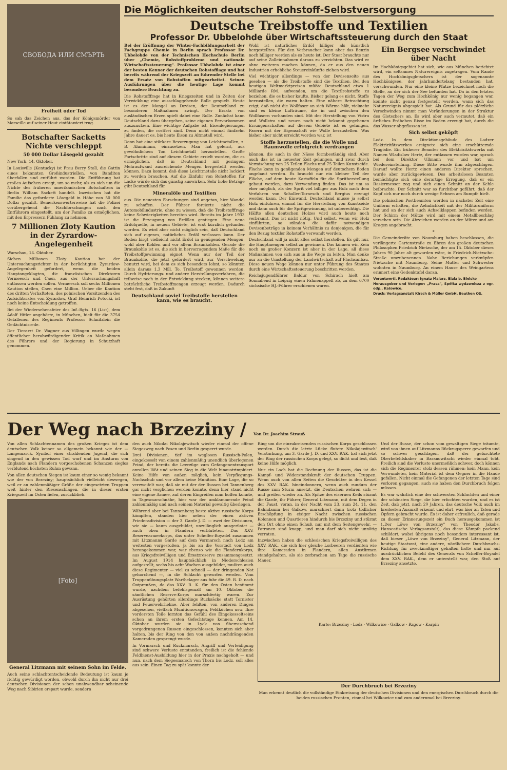СВОБОДА ИЛИ СМЪРТЬ
Freiheit oder Tod
So sah das Zeichen aus, das der Königsmörder von Marseille auf seiner Haut eintätowiert trug.
Botschafter Sacketts Nichte verschleppt
50 000 Dollar Lösegeld gezahlt
New York, 14. Oktober.
In Louisville (Kentucky) ist Frau Berry Stoll, die Gattin eines bekannten Großindustriellen, von Banditen überfallen und entführt worden. Die Entführung hat großes Aufsehen erregt, um so mehr, als es sich um die Nichte des früheren amerikanischen Botschafters in Berlin William Sackett handelt. Inzwischen hat die Familie das geforderte Lösegeld in Höhe von 50 000 Dollar gezahlt. Bemerkenswerterweise hat die Polizei vorübergehend die Nachforschungen nach den Entführern eingestellt, um der Familie zu ermöglichen, mit den Erpressern Fühlung zu nehmen.
7 Millionen Zloty Kaution in der Zyrardow-Angelegenheit
Warschau, 14. Oktober.
Sieben Millionen Zloty Kaution hat der Untersuchungsrichter in der berüchtigten Zyrardow-Angelegenheit gefordert, wenn die beiden Hauptangeklagten, die französischen Direktoren Vermeesch und Caen, aus der Untersuchungshaft entlassen werden sollen. Vermeesch soll sechs Millionen Kaution stellen, Caen eine Million. Ueber die Kaution des dritten Verhafteten, des polnischen Vorsitzenden des Aufsichtsrates von Zyrardow, Graf Heinrich Potocki, ist noch keine Entscheidung getroffen.
Bei der Wiedersehensfeier des Inf.-Rgts. 16 (List), dem Adolf Hitler angehörte, in München, hielt für die 3754 Gefallenen des Regiments Professor Schnitzlein die Gedächtnisrede.
Der Tierarzt Dr. Wagner aus Villingen wurde wegen öffentlicher herabwürdigender Kritik an Maßnahmen des Führers und der Regierung in Schutzhaft genommen.
Die Möglichkeiten deutscher Rohstoff-Selbstversorgung
Deutsche Treibstoffe und Textilien
Professor Dr. Ubbelohde über Wirtschaftssteuerung durch den Staat
Bei der Eröffnung der Winter-Fachbildungsarbeit der Fachgruppe Chemie in Berlin sprach Professor Dr. Ubbelohde von der Technischen Hochschule Berlin über „Chemie, Rohstoffprobleme und nationale Wirtschaftssteuerung". Professor Ubbelohde ist einer der besten Kenner der deutschen Rohstofflage und hat bereits während der Kriegszeit an führender Stelle bei dem Ersatz von Rohstoffen mitgearbeitet. Seinen Ausführungen über die heutige Lage kommt besondere Beachtung zu.
Die Rohstofffrage hat in Kriegszeiten und in Zeiten der Verwicklung eine ausschlaggebende Rolle gespielt. Heute ist es der Mangel an Devisen, der Deutschland zu besonderen Maßnahmen zwingt. Der Ersatz von ausländischen Erzen spielt dabei eine Rolle. Zunächst kann Deutschland dazu übergehen, seine eigenen Erzvorkommen auszunutzen. Eine wichtige Aufgabe ist, Eisenlegierungen zu finden, die rostfrei sind. Denn nicht einmal fünfzehn Jahre dauert es, bis heute Eisen zu Altmetall wird.
Dann hat eine stärkere Bevorzugung von Leichtmetallen, z. B. Aluminium, einzusetzen. Man hat gelernt, aus gewöhnlichem Ton Leichtmetall herzustellen. Große Fortschritte sind auf diesem Gebiete erzielt worden, die es ermöglichen, daß in Deutschland mit geringem Mehraufwand ausreichende Mengen hergestellt werden können. Dazu kommt, daß diese Leichtmetalle nicht lackiert zu werden brauchen. Auf die Einfuhr von Rohstoffen für Lacke würde sich das günstig auswirken. Sehr hohe Beträge gibt Deutschland für
Mineralöle und Textilien
aus. Die neuesten Forschungen sind angetan, hier Wandel zu schaffen. Der Führer forcierte nicht die Automobilindustrie, ohne zu wissen, daß die Treibstofffrage keine Schwierigkeiten bereiten wird. Bereits im Jahre 1933 ist die Erzeugung von Erdölen gestiegen. Eine neue Erdölquelle, in neuem Gebiete, ist erst kürzlich gefunden worden. Es wird aber nicht möglich sein, daß Deutschland sich auf eigenes, natürliches Erdöl verlassen kann. Der Boden birgt vielleicht nicht Erdöl in genügenden Mengen, wohl aber Kohlen und vor allem Braunkohlen. Gerade die Braunkohle ist es, die sich in hervorragendem Maße für die Treibstoffgewinnung eignet. Wenn nur der Teil der Braunkohle, die jetzt gefördert wird, zur Verschwelung benutzt wird, bei dem es sich besonders lohnt, so könnten allein daraus 1,3 Mill. To. Treibstoff gewonnen werden. Durch Hydrierungs- und andere Herstellungsverfahren, die teilweise noch in der Entwicklung stecken, können weitere beträchtliche Treibstoffmengen erzeugt werden. Dadurch steht fest, daß in Zukunft
Deutschland soviel Treibstoffe herstellen kann, wie es braucht.
Wohl ist natürliches Erdöl billiger als künstlich hergestelltes. Für den Verbraucher kann aber das Benzin noch billiger werden als es heute ist. Der Staat brauchte nur auf seine Zolleinnahmen daraus zu verzichten. Das wird er ohne weiteres machen können, da er aus den neuen Industrien erhebliche Steuereinkünfte ziehen wird.
Viel wichtiger allerdings — von der Devisenseite aus gesehen — als die Treibstoffe sind die Textilien. Bei den heutigen Weltmarktpreisen müßte Deutschland etwa 1 Milliarde RM. aufwenden, um die Textilrohstoffe zu beziehen, die es bisher kaufte. Bisher gelang es nicht, Stoffe herzustellen, die warm halten. Eine nähere Betrachtung zeigt, daß nicht die Wollfaser an sich Wärme hält, vielmehr sind es kleine Lufträume, die in und zwischen den Wollfasern vorhanden sind. Mit der Herstellung von Vistra und Wollstra und neuen noch nicht bekannt gegebenen Errungenschaften auf diesem Gebiete ist es gelungen, Fasern mit der Eigenschaft wie Wolle herzustellen. Was bisher aber nicht erreicht worden war, ist
Stoffe herzustellen, die die Wolle und Baumwolle erfolgreich verdrängen
können, die auch in der Nässe formbeständig sind. Aber auch das ist in neuester Zeit gelungen, und zwar durch Vermischung von 25 Teilen Flachs und 75 Teilen Kunstseide. Flachs kann in genügenden Mengen auf deutschem Boden angebaut werden. Es braucht nur ein kleiner Teil der Fläche, auf dem heute Kartoffeln für die Spritherstellung gebaut werden, dazu Verwendung finden. Das ist um so eher möglich, als der Sprit viel billiger aus Holz nach dem Verfahren von Scholler-Tornesch und Bergius erzeugt werden kann. Der Einwand, Deutschland müsse ja selbst Holz einführen, einmal für die Herstellung von Kunstseide und dann auch für die Spritgewinnung, ist unberechtigt. Die Hälfte allen deutschen Holzes wird auch heute noch verbrannt. Das ist nicht nötig. Und selbst, wenn wir Holz einführten, so ständen die dafür notwendigen Devisenbeträge in keinem Verhältnis zu denjenigen, die für den Bezug textiler Rohstoffe verwandt werden.
Deutschland will ja nicht alles selbst herstellen. Es gilt nur, die Hauptmengen selbst zu gewinnen. Das können wir. Kein noch so großer Konzern ist aber in der Lage, all diese Maßnahmen von sich aus in die Wege zu leiten. Man denke nur an die Umstellung der Landwirtschaft auf Flachsanbau. Diese neuen Wege können nur unter Führung des Staates durch eine Wirtschaftssteuerung beschritten werden.
Reichsjugendführer Baldur von Schirach hielt am Sonnabend in Leipzig einen Fahnenappell ab, zu dem 6700 sächsische HJ.-Führer erschienen waren.
Ein Bergsee verschwindet über Nacht
Im Hochkönigsgebiet hat sich, wie aus München berichtet wird, ein seltsames Naturereignis zugetragen. Vom Rande des Hochkönigsgletschers ist der sogenannte Hochkönigsee, der jahrhundertelang bestanden hat, verschwunden. Nur eine kleine Pfütze bezeichnet noch die Stelle, an der sich der See befunden hat. Da in den letzten Tagen der Weg zum Hochkönig nur wenig begangen war, konnte nicht genau festgestellt werden, wann sich das Naturereignis abgespielt hat. Als Grund für das plötzliche Verschwinden nimmt man Veränderungen in der Struktur des Gletschers an. Es wird aber auch vermutet, daß ein örtliches Erdbeben Risse im Boden erzeugt hat, durch die das Wasser abgeflossen ist.
Sich selbst geköpft
Lodz. In dem Direktionsgebäude des Lodzer Elektrizitätswerkes ereignete sich eine erschütternde Tragödie. Ein früherer Beamter des Elektrizitätswerks mit Namen Wladislaw Hertz, der entlassen worden war, sprach bei dem Direktor Ullmann vor und bat um Wiedereinstellung. Diese Bitte wurde ihm abgeschlagen. Darauf wollte Hertz einen anderen Direktor sprechen, wurde aber zurückgewiesen. Des arbeitslosen Beamten bemächtigte sich eine derartige Erregung, daß er ein Rasiermesser zog und sich einen Schnitt an der Kehle beibrachte. Der Schnitt war so furchtbar geführt, daß der Kopf sich nur noch durch wenige Sehnen am Rumpfe hielt.
Die polnischen Postbeamten werden in nächster Zeit eine Uniform erhalten, die Aehnlichkeit mit der Militäruniform hat und an der sich auch Achselklappen befinden werden. Der Schirm der Mütze wird mit einem Metallbeschlag versehen sein. Die Abzeichen werden an der Mütze und am Kragen angebracht.
*
Die Gemeinderäte von Naumburg haben beschlossen, die verlängerte Gartenstraße zu Ehren des großen deutschen Philosophen Friedrich Nietzsche, der am 15. Oktober dieses Jahres 90 Jahre alt geworden wäre, in Friedrich-Nietzsche-Straße umzubenennen. Nahe Beziehungen verknüpfen Nietzsche mit Naumburg. Seine Mutter und Schwester wohnten in Naumburg. An einem Hause des Weingartens erinnert eine Gedenktafel daran.
Verantwortl. Redakteur: Ignatz Malarz, Biala b. Bielsko
Herausgeber und Verleger: „Prasa", Spółka wydawnicza z ogr. odp., Katowice.
Druck: Verlagsanstalt Kirsch & Müller GmbH. Beuthen OS.
Der Weg nach Brzeziny /
Von Dr. Joachim Strauß
Von allen Schlachtennamen des großen Krieges ist dem deutschen Volk keiner so allgemein bekannt wie der — Langemarck. Symbol einer strahlenden Jugend, die sich singend in den gewissen Tod warf und im Ansturm von Englands nach Flandern vorgeschobenen Schanzen sieglos verblutend höchsten Ruhm gewann.
Von allen deutschen Siegen ist kaum einer so wenig bekannt wie der von Brzeziny; hauptsächlich vielleicht deswegen, weil er an zahlenmäßiger Größe der eingesetzten Truppen weit hinter den Riesenschlägen, die in dieser ersten Kriegszeit im Osten fielen, zurückblieb.
[Foto]
General Litzmann mit seinem Sohn im Felde.
Auch seine schlachtentscheidende Bedeutung ist kaum je richtig gewürdigt worden, obwohl durch ihn nicht nur drei deutschen Divisionen der schon unabwendbar scheinende Weg nach Sibirien erspart wurde, sondern
den auch Nikolai Nikolajewitsch wieder einmal der offene Siegesweg nach Posen und Berlin gesperrt wurde.
Drei Divisionen, tief im weglosen Russisch-Polen, eingekesselt von einem zahlenmäßig unendlich überlegenen Feind, der bereits die Leerzüge zum Gefangenentransport anrollen läßt und seinen Sieg in die Welt hinaustrimphiert. Keine Hilfe von außen möglich, kein Verpflegungs-Nachschub und vor allem keine Munition. Eine Lage, die so verzweifelt war, daß sie mit der der Russen bei Tannenberg gar nicht verglichen werden konnte, denn hier stand nicht eine eigene Armee, auf deren Eingreifen man hoffen konnte, in Tagesmarschnähe, hier war der umklammernde Feind zahlenmäßig und nach seinem Material gewaltig überlegen.
Während aber bei Tannenberg beste aktive russische Korps kämpften, standen hier neben der einen aktiven Friedensdivision — der 3. Garde J. D. — zwei der Divisionen, wie sie — kaum ausgebildet, unzulänglich ausgerüstet — auch oben in Flandern verbluteten. Das XXV. Reservearmeekorps, das unter Scheffer-Boyadel zusammen mit Litzmanns Garde auf dem Vormarsch nach Lodz am weitesten vorgestoßen, ja bis an die Vorstadt von Lodz herangekommen war, war ebenso wie die Flandernkorps, aus Kriegsfreiwilligen und Ersatzreserve zusammengesetzt. Im August 1914 hauptsächlich in Niederschlesien aufgestellt, sechs bis acht Wochen ausgebildet, mußten auch diese Regimenter — viel zu schnell — der dringenden Not gehorchend —, in die Schlacht geworfen werden. Vom Truppenübungsplatz Warthelager aus fuhr die 49. R. D. nach Ostpreußen, da das XXV. R. K. für den Osten bestimmt wurde, nachdem befehlsgemäß am 10. Oktober die sämtlichen Reserve-Korps marschfertig waren. Zur Ausrüstung gehörten allerdings Rucksäcke statt Tornister und Feuerwehrhelme. Aber fehlten, von anderen Dingen abgesehen, vielfach Munitionswagen, Feldküchen usw. Ihre vordersten Teile lernten das Gefühl des Eingekesseltseins schon an ihrem ersten Gefechtstage kennen. Am 14. Oktober wurden sie in Lyck von überraschend vorgedrungenen Russen eingeschlossen, konnten sich aber halten, bis der Ring von den von außen nachdrängenden Kameraden gesprengt wurde.
In Vormarsch und Rückmarsch, Angriff und Verteidigung sind schwere Verluste entstanden, freilich ist die fehlende Feldbienst-Ausbildung hier in der Praxis nachgeholt — und nun, nach dem Siegesmarsch von Thorn bis Lodz, soll alles aus sein. Einen Tag zu spät konnte der
Ring um die einzukreisenden russischen Korps geschlossen werden. Durch die letzte Lücke flutete Nikolajewitsch' Verstärkung, um 3. Garde J. D. und XXV. RAK. hat sich jetzt der Ring der russischen Korps gelegt, so dicht und fest, daß keine Hilfe möglich.
Nur ein Loch hat die Rechnung der Russen, das ist die Kampf- und Widerstandskraft der deutschen Truppen. Wenn auch von allen Seiten die Geschütze in den Kessel des XXV. RAK. hineindonnern, wenn auch rundum der Russe zum Sturm ansetzt, die Deutschen wehren sich — und greifen wieder an. Als Spitze des eisernen Keils stürmt die Garde, ihr Führer, General Litzmann, mit dem Degen in der Faust, voran, in der Nacht vom 23. zum 24. 11. den Bahndamm bei Galkow, marschiert dann trotz tödlicher Erschöpfung in eisiger Nacht zwischen russischen Kolonnen und Quartieren hindurch bis Brzeziny und stürmt den Ort ohne einen Schuß, nur mit dem Seitengewehr, — Patronen sind knapp, und man darf sich nicht unnötig verraten.
Inzwischen haben die schlesischen Kriegsfreiwilligen des XXV. RAK., die sich hier gleiche Lorbeeren verdienten wie ihre Kameraden in Flandern, allen Anstürmen standgehalten, als sie zerbrachen am Tage die russische Mauer.
Und der Russe, der schon vom gewaltigen Siege träumte, wird von ihnen auf Litzmanns Rückzugsperre geworfen und so schwer geschlagen, daß der gefürchtete Oberbefehlshaber in Baranowitschi wieder einmal tobt. Freilich sind die Verluste unermeßlich schwer, doch können sich die Regimenter stolz dessen rühmen: kein Mann, kein Verwundeter, kein Material ist dem Gegner in die Hände gefallen. Nicht einmal die Gefangenen der letzten Tage sind verloren gegangen, auch sie haben den Durchbruch folgen müssen.
Es war wahrlich eine der schwersten Schlachten und einer der schönsten Siege, die hier erfochten wurden, und es ist Zeit, daß jetzt, nach 20 Jahren, das deutsche Volk auch im breitesten Ausmaß erkennt und ehrt, was hier an Taten und Opfern gebracht wurde. Es ist daher erfreulich, daß gerade zu dieser Erinnerungszeit ein Buch herausgekommen ist („Der Löwe von Brzeziny" von Theodor Jakobs, Hanseatische Verlagsanstalt), das diese Kämpfe packend schildert, wobei übrigens noch besonders interessant ist, daß bieser „Löwe von Brzeziny", General Litzmann, der heutige Staatsrat, eine andere, nördlichere Durchbruchs-Richtung für zweckmäßiger gehalten hatte und nur auf ausdrücklichen Befehl des Generals von Scheffer-Boyadel dem XXV. RAK., dem er unterstellt war, den Stoß auf Brzeziny ansetzte.
Karte: Brzeziny · Lodz · Wilkowice · Galkow · Rzgow · Karpin
Der Durchbruch bei Brzeziny
Man erkennt deutlich die vollständige Einkreisung der deutschen Divisionen und den energischen Durchbruch durch die beiden russischen Fronten, einmal bei Wilkowice und zum andernmal bei Brzeziny.